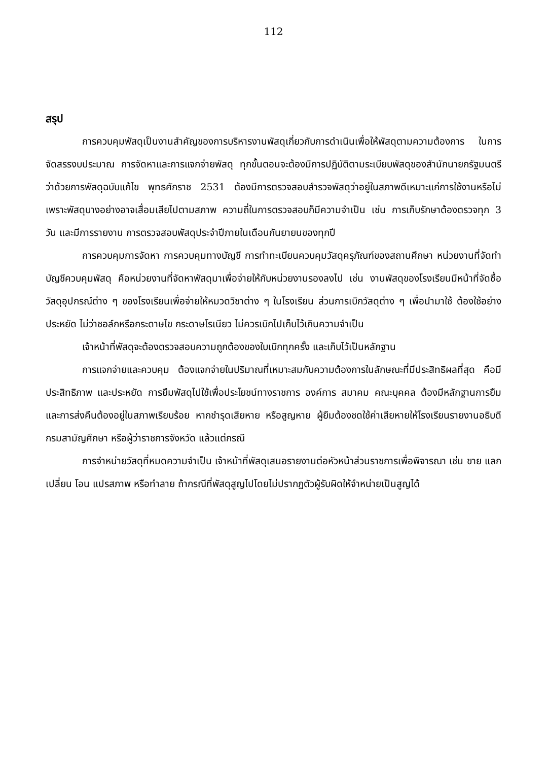112
สรุป
การควบคุมพัสดุเป็นงานสำคัญของการบริหารงานพัสดุเกี่ยวกับการดำเนินเพื่อให้พัสดุตามความต้องการ ในการจัดสรรงบประมาณ การจัดหาและการแจกจ่ายพัสดุ ทุกขั้นตอนจะต้องมีการปฏิบัติตามระเบียบพัสดุของสำนักนายกรัฐมนตรีว่าด้วยการพัสดุฉบับแก้ไข พุทธศักราช 2531 ต้องมีการตรวจสอบสำรวจพัสดุว่าอยู่ในสภาพดีเหมาะแก่การใช้งานหรือไม่ เพราะพัสดุบางอย่างอาจเสื่อมเสียไปตามสภาพ ความถี่ในการตรวจสอบก็มีความจำเป็น เช่น การเก็บรักษาต้องตรวจทุก 3 วัน และมีการรายงาน การตรวจสอบพัสดุประจำปีภายในเดือนกันยายนของทุกปี
การควบคุมการจัดหา การควบคุมทางบัญชี การทำทะเบียนควบคุมวัสดุครุภัณฑ์ของสถานศึกษา หน่วยงานที่จัดทำบัญชีควบคุมพัสดุ คือหน่วยงานที่จัดหาพัสดุมาเพื่อจ่ายให้กับหน่วยงานรองลงไป เช่น งานพัสดุของโรงเรียนมีหน้าที่จัดซื้อวัสดุอุปกรณ์ต่าง ๆ ของโรงเรียนเพื่อจ่ายให้หมวดวิชาต่าง ๆ ในโรงเรียน ส่วนการเบิกวัสดุต่าง ๆ เพื่อนำมาใช้ ต้องใช้อย่างประหยัด ไม่ว่าชอล์กหรือกระดาษไข กระดาษโรเนียว ไม่ควรเบิกไปเก็บไว้เกินความจำเป็น
เจ้าหน้าที่พัสดุจะต้องตรวจสอบความถูกต้องของใบเบิกทุกครั้ง และเก็บไว้เป็นหลักฐาน
การแจกจ่ายและควบคุม ต้องแจกจ่ายในปริมาณที่เหมาะสมกับความต้องการในลักษณะที่มีประสิทธิผลที่สุด คือมีประสิทธิภาพ และประหยัด การยืมพัสดุไปใช้เพื่อประโยชน์ทางราชการ องค์การ สมาคม คณะบุคคล ต้องมีหลักฐานการยืมและการส่งคืนต้องอยู่ในสภาพเรียบร้อย หากชำรุดเสียหาย หรือสูญหาย ผู้ยืมต้องชดใช้ค่าเสียหายให้โรงเรียนรายงานอธิบดีกรมสามัญศึกษา หรือผู้ว่าราชการจังหวัด แล้วแต่กรณี
การจำหน่ายวัสดุที่หมดความจำเป็น เจ้าหน้าที่พัสดุเสนอรายงานต่อหัวหน้าส่วนราชการเพื่อพิจารณา เช่น ขาย แลกเปลี่ยน โอน แปรสภาพ หรือทำลาย ถ้ากรณีที่พัสดุสูญไปโดยไม่ปรากฏตัวผู้รับผิดให้จำหน่ายเป็นสูญได้